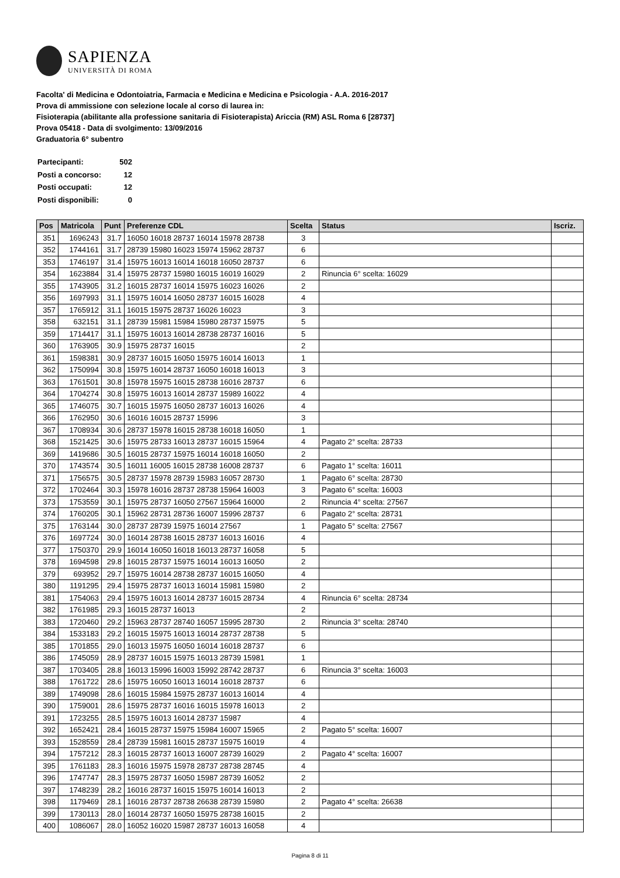SAPIENZA
UNIVERSITÀ DI ROMA
Facolta' di Medicina e Odontoiatria, Farmacia e Medicina e Medicina e Psicologia - A.A. 2016-2017
Prova di ammissione con selezione locale al corso di laurea in:
Fisioterapia (abilitante alla professione sanitaria di Fisioterapista) Ariccia (RM) ASL Roma 6 [28737]
Prova 05418 - Data di svolgimento: 13/09/2016
Graduatoria 6° subentro
| Partecipanti: | 502 |
| Posti a concorso: | 12 |
| Posti occupati: | 12 |
| Posti disponibili: | 0 |
| Pos | Matricola | Punt | Preferenze CDL | Scelta | Status | Iscriz. |
| --- | --- | --- | --- | --- | --- | --- |
| 351 | 1696243 | 31.7 | 16050 16018 28737 16014 15978 28738 | 3 | | |
| 352 | 1744161 | 31.7 | 28739 15980 16023 15974 15962 28737 | 6 | | |
| 353 | 1746197 | 31.4 | 15975 16013 16014 16018 16050 28737 | 6 | | |
| 354 | 1623884 | 31.4 | 15975 28737 15980 16015 16019 16029 | 2 | Rinuncia 6° scelta: 16029 | |
| 355 | 1743905 | 31.2 | 16015 28737 16014 15975 16023 16026 | 2 | | |
| 356 | 1697993 | 31.1 | 15975 16014 16050 28737 16015 16028 | 4 | | |
| 357 | 1765912 | 31.1 | 16015 15975 28737 16026 16023 | 3 | | |
| 358 | 632151 | 31.1 | 28739 15981 15984 15980 28737 15975 | 5 | | |
| 359 | 1714417 | 31.1 | 15975 16013 16014 28738 28737 16016 | 5 | | |
| 360 | 1763905 | 30.9 | 15975 28737 16015 | 2 | | |
| 361 | 1598381 | 30.9 | 28737 16015 16050 15975 16014 16013 | 1 | | |
| 362 | 1750994 | 30.8 | 15975 16014 28737 16050 16018 16013 | 3 | | |
| 363 | 1761501 | 30.8 | 15978 15975 16015 28738 16016 28737 | 6 | | |
| 364 | 1704274 | 30.8 | 15975 16013 16014 28737 15989 16022 | 4 | | |
| 365 | 1746075 | 30.7 | 16015 15975 16050 28737 16013 16026 | 4 | | |
| 366 | 1762950 | 30.6 | 16016 16015 28737 15996 | 3 | | |
| 367 | 1708934 | 30.6 | 28737 15978 16015 28738 16018 16050 | 1 | | |
| 368 | 1521425 | 30.6 | 15975 28733 16013 28737 16015 15964 | 4 | Pagato 2° scelta: 28733 | |
| 369 | 1419686 | 30.5 | 16015 28737 15975 16014 16018 16050 | 2 | | |
| 370 | 1743574 | 30.5 | 16011 16005 16015 28738 16008 28737 | 6 | Pagato 1° scelta: 16011 | |
| 371 | 1756575 | 30.5 | 28737 15978 28739 15983 16057 28730 | 1 | Pagato 6° scelta: 28730 | |
| 372 | 1702464 | 30.3 | 15978 16016 28737 28738 15964 16003 | 3 | Pagato 6° scelta: 16003 | |
| 373 | 1753559 | 30.1 | 15975 28737 16050 27567 15964 16000 | 2 | Rinuncia 4° scelta: 27567 | |
| 374 | 1760205 | 30.1 | 15962 28731 28736 16007 15996 28737 | 6 | Pagato 2° scelta: 28731 | |
| 375 | 1763144 | 30.0 | 28737 28739 15975 16014 27567 | 1 | Pagato 5° scelta: 27567 | |
| 376 | 1697724 | 30.0 | 16014 28738 16015 28737 16013 16016 | 4 | | |
| 377 | 1750370 | 29.9 | 16014 16050 16018 16013 28737 16058 | 5 | | |
| 378 | 1694598 | 29.8 | 16015 28737 15975 16014 16013 16050 | 2 | | |
| 379 | 693952 | 29.7 | 15975 16014 28738 28737 16015 16050 | 4 | | |
| 380 | 1191295 | 29.4 | 15975 28737 16013 16014 15981 15980 | 2 | | |
| 381 | 1754063 | 29.4 | 15975 16013 16014 28737 16015 28734 | 4 | Rinuncia 6° scelta: 28734 | |
| 382 | 1761985 | 29.3 | 16015 28737 16013 | 2 | | |
| 383 | 1720460 | 29.2 | 15963 28737 28740 16057 15995 28730 | 2 | Rinuncia 3° scelta: 28740 | |
| 384 | 1533183 | 29.2 | 16015 15975 16013 16014 28737 28738 | 5 | | |
| 385 | 1701855 | 29.0 | 16013 15975 16050 16014 16018 28737 | 6 | | |
| 386 | 1745059 | 28.9 | 28737 16015 15975 16013 28739 15981 | 1 | | |
| 387 | 1703405 | 28.8 | 16013 15996 16003 15992 28742 28737 | 6 | Rinuncia 3° scelta: 16003 | |
| 388 | 1761722 | 28.6 | 15975 16050 16013 16014 16018 28737 | 6 | | |
| 389 | 1749098 | 28.6 | 16015 15984 15975 28737 16013 16014 | 4 | | |
| 390 | 1759001 | 28.6 | 15975 28737 16016 16015 15978 16013 | 2 | | |
| 391 | 1723255 | 28.5 | 15975 16013 16014 28737 15987 | 4 | | |
| 392 | 1652421 | 28.4 | 16015 28737 15975 15984 16007 15965 | 2 | Pagato 5° scelta: 16007 | |
| 393 | 1528559 | 28.4 | 28739 15981 16015 28737 15975 16019 | 4 | | |
| 394 | 1757212 | 28.3 | 16015 28737 16013 16007 28739 16029 | 2 | Pagato 4° scelta: 16007 | |
| 395 | 1761183 | 28.3 | 16016 15975 15978 28737 28738 28745 | 4 | | |
| 396 | 1747747 | 28.3 | 15975 28737 16050 15987 28739 16052 | 2 | | |
| 397 | 1748239 | 28.2 | 16016 28737 16015 15975 16014 16013 | 2 | | |
| 398 | 1179469 | 28.1 | 16016 28737 28738 26638 28739 15980 | 2 | Pagato 4° scelta: 26638 | |
| 399 | 1730113 | 28.0 | 16014 28737 16050 15975 28738 16015 | 2 | | |
| 400 | 1086067 | 28.0 | 16052 16020 15987 28737 16013 16058 | 4 | | |
Pagina 8 di 11